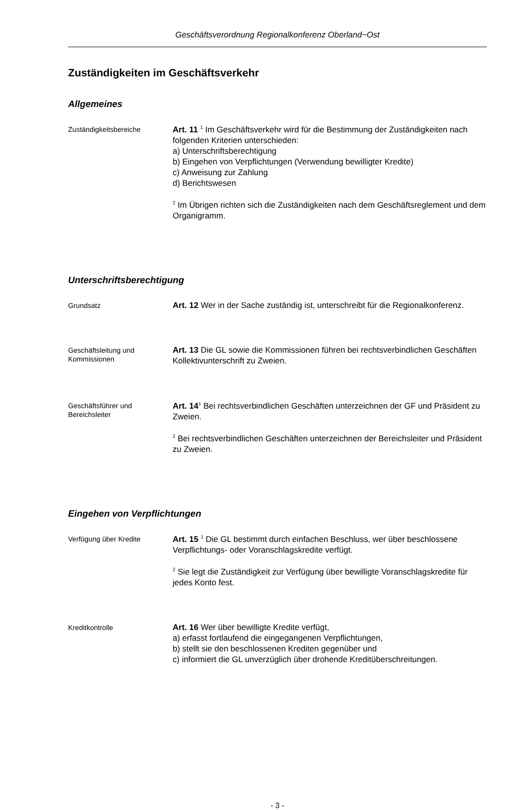Geschäftsverordnung Regionalkonferenz Oberland−Ost
Zuständigkeiten im Geschäftsverkehr
Allgemeines
Zuständigkeitsbereiche
Art. 11 <sup>1</sup> Im Geschäftsverkehr wird für die Bestimmung der Zuständigkeiten nach folgenden Kriterien unterschieden:
a) Unterschriftsberechtigung
b) Eingehen von Verpflichtungen (Verwendung bewilligter Kredite)
c) Anweisung zur Zahlung
d) Berichtswesen
<sup>2</sup> Im Übrigen richten sich die Zuständigkeiten nach dem Geschäftsreglement und dem Organigramm.
Unterschriftsberechtigung
Grundsatz
Art. 12 Wer in der Sache zuständig ist, unterschreibt für die Regionalkonferenz.
Geschäftsleitung und Kommissionen
Art. 13 Die GL sowie die Kommissionen führen bei rechtsverbindlichen Geschäften Kollektivunterschrift zu Zweien.
Geschäftsführer und Bereichsleiter
Art. 14<sup>1</sup> Bei rechtsverbindlichen Geschäften unterzeichnen der GF und Präsident zu Zweien.
<sup>2</sup> Bei rechtsverbindlichen Geschäften unterzeichnen der Bereichsleiter und Präsident zu Zweien.
Eingehen von Verpflichtungen
Verfügung über Kredite
Art. 15 <sup>1</sup> Die GL bestimmt durch einfachen Beschluss, wer über beschlossene Verpflichtungs- oder Voranschlagskredite verfügt.
<sup>2</sup> Sie legt die Zuständigkeit zur Verfügung über bewilligte Voranschlagskredite für jedes Konto fest.
Kreditkontrolle
Art. 16 Wer über bewilligte Kredite verfügt,
a) erfasst fortlaufend die eingegangenen Verpflichtungen,
b) stellt sie den beschlossenen Krediten gegenüber und
c) informiert die GL unverzüglich über drohende Kreditüberschreitungen.
- 3 -